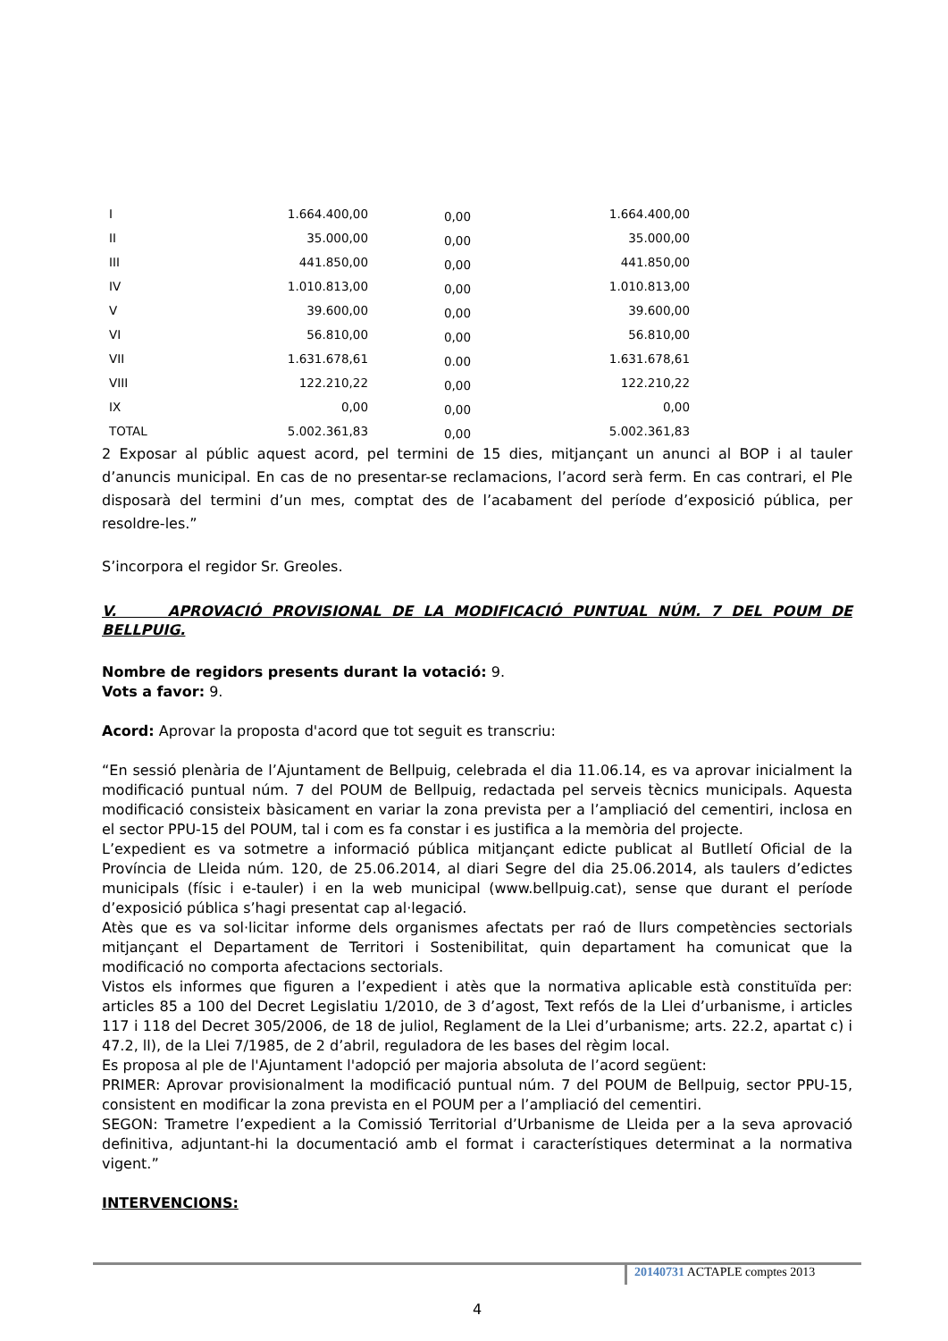| I | 1.664.400,00 | 0,00 | 1.664.400,00 |
| II | 35.000,00 | 0,00 | 35.000,00 |
| III | 441.850,00 | 0,00 | 441.850,00 |
| IV | 1.010.813,00 | 0,00 | 1.010.813,00 |
| V | 39.600,00 | 0,00 | 39.600,00 |
| VI | 56.810,00 | 0,00 | 56.810,00 |
| VII | 1.631.678,61 | 0.00 | 1.631.678,61 |
| VIII | 122.210,22 | 0,00 | 122.210,22 |
| IX | 0,00 | 0,00 | 0,00 |
| TOTAL | 5.002.361,83 | 0,00 | 5.002.361,83 |
2 Exposar al públic aquest acord, pel termini de 15 dies, mitjançant un anunci al BOP i al tauler d’anuncis municipal. En cas de no presentar-se reclamacions, l’acord serà ferm. En cas contrari, el Ple disposarà del termini d’un mes, comptat des de l’acabament del període d’exposició pública, per resoldre-les.”
S’incorpora el regidor Sr. Greoles.
V. APROVACIÓ PROVISIONAL DE LA MODIFICACIÓ PUNTUAL NÚM. 7 DEL POUM DE BELLPUIG.
Nombre de regidors presents durant la votació: 9.
Vots a favor: 9.
Acord: Aprovar la proposta d'acord que tot seguit es transcriu:
“En sessió plenària de l’Ajuntament de Bellpuig, celebrada el dia 11.06.14, es va aprovar inicialment la modificació puntual núm. 7 del POUM de Bellpuig, redactada pel serveis tècnics municipals. Aquesta modificació consisteix bàsicament en variar la zona prevista per a l’ampliació del cementiri, inclosa en el sector PPU-15 del POUM, tal i com es fa constar i es justifica a la memòria del projecte.
L’expedient es va sotmetre a informació pública mitjançant edicte publicat al Butlletí Oficial de la Província de Lleida núm. 120, de 25.06.2014, al diari Segre del dia 25.06.2014, als taulers d’edictes municipals (físic i e-tauler) i en la web municipal (www.bellpuig.cat), sense que durant el període d’exposició pública s’hagi presentat cap al·legació.
Atès que es va sol·licitar informe dels organismes afectats per raó de llurs competències sectorials mitjançant el Departament de Territori i Sostenibilitat, quin departament ha comunicat que la modificació no comporta afectacions sectorials.
Vistos els informes que figuren a l’expedient i atès que la normativa aplicable està constituïda per: articles 85 a 100 del Decret Legislatiu 1/2010, de 3 d’agost, Text refós de la Llei d’urbanisme, i articles 117 i 118 del Decret 305/2006, de 18 de juliol, Reglament de la Llei d’urbanisme; arts. 22.2, apartat c) i 47.2, ll), de la Llei 7/1985, de 2 d’abril, reguladora de les bases del règim local.
Es proposa al ple de l'Ajuntament l'adopció per majoria absoluta de l’acord següent:
PRIMER: Aprovar provisionalment la modificació puntual núm. 7 del POUM de Bellpuig, sector PPU-15, consistent en modificar la zona prevista en el POUM per a l’ampliació del cementiri.
SEGON: Trametre l’expedient a la Comissió Territorial d’Urbanisme de Lleida per a la seva aprovació definitiva, adjuntant-hi la documentació amb el format i característiques determinat a la normativa vigent.”
INTERVENCIONS:
20140731 ACTAPLE comptes 2013
4